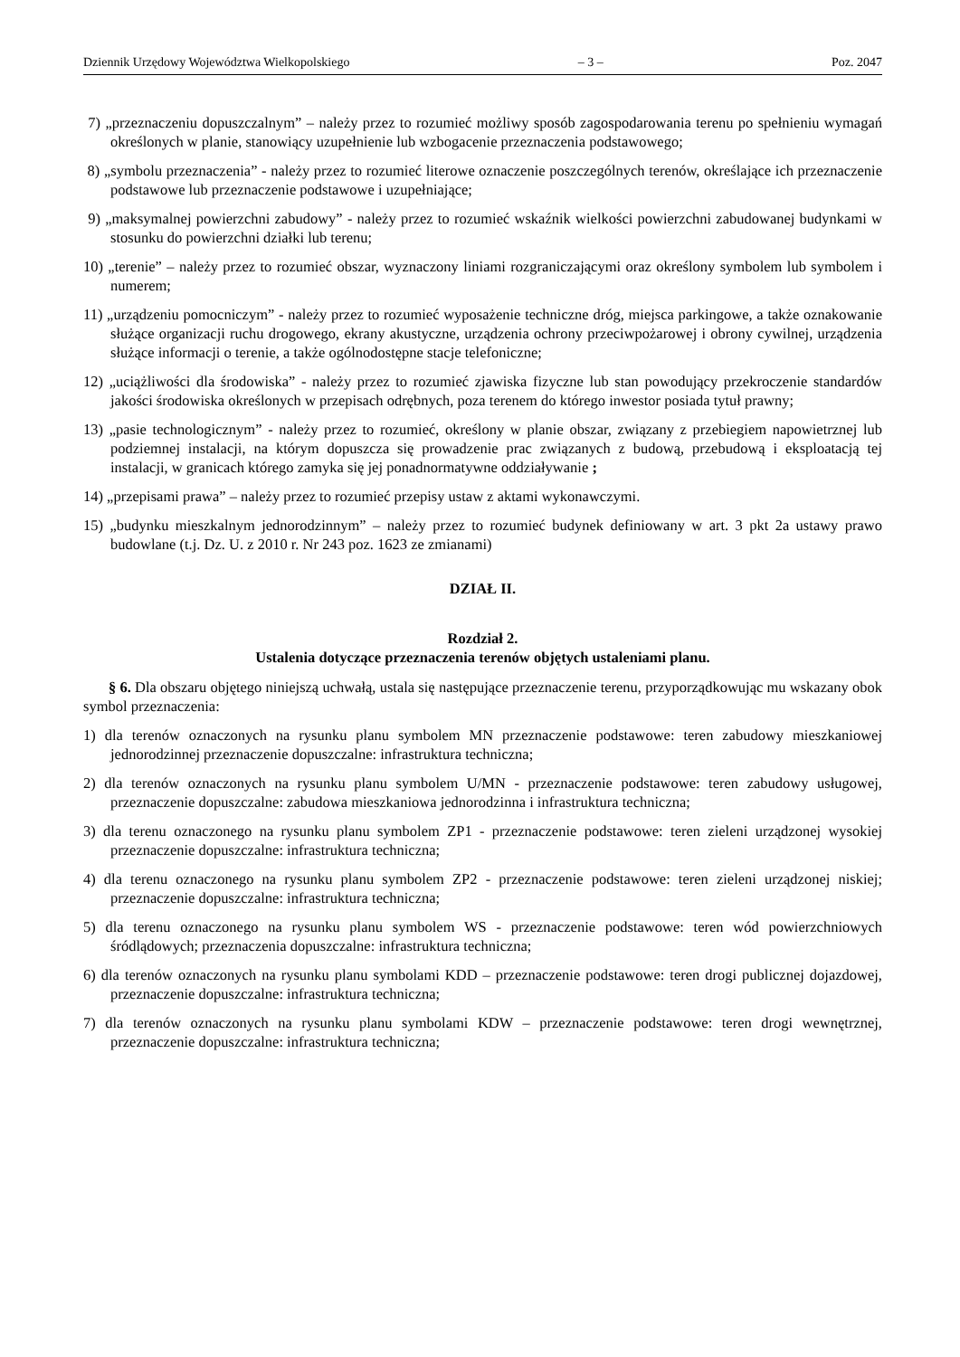Dziennik Urzędowy Województwa Wielkopolskiego – 3 – Poz. 2047
7) „przeznaczeniu dopuszczalnym” – należy przez to rozumieć możliwy sposób zagospodarowania terenu po spełnieniu wymagań określonych w planie, stanowiący uzupełnienie lub wzbogacenie przeznaczenia podstawowego;
8) „symbolu przeznaczenia” - należy przez to rozumieć literowe oznaczenie poszczególnych terenów, określające ich przeznaczenie podstawowe lub przeznaczenie podstawowe i uzupełniające;
9) „maksymalnej powierzchni zabudowy” - należy przez to rozumieć wskaźnik wielkości powierzchni zabudowanej budynkami w stosunku do powierzchni działki lub terenu;
10) „terenie” – należy przez to rozumieć obszar, wyznaczony liniami rozgraniczającymi oraz określony symbolem lub symbolem i numerem;
11) „urządzeniu pomocniczym” - należy przez to rozumieć wyposażenie techniczne dróg, miejsca parkingowe, a także oznakowanie służące organizacji ruchu drogowego, ekrany akustyczne, urządzenia ochrony przeciwpożarowej i obrony cywilnej, urządzenia służące informacji o terenie, a także ogólnodostępne stacje telefoniczne;
12) „uciążliwości dla środowiska” - należy przez to rozumieć zjawiska fizyczne lub stan powodujący przekroczenie standardów jakości środowiska określonych w przepisach odrębnych, poza terenem do którego inwestor posiada tytuł prawny;
13) „pasie technologicznym” - należy przez to rozumieć, określony w planie obszar, związany z przebiegiem napowietrznej lub podziemnej instalacji, na którym dopuszcza się prowadzenie prac związanych z budową, przebudową i eksploatacją tej instalacji, w granicach którego zamyka się jej ponadnormatywne oddziaływanie ;
14) „przepisami prawa” – należy przez to rozumieć przepisy ustaw z aktami wykonawczymi.
15) „budynku mieszkalnym jednorodzinnym” – należy przez to rozumieć budynek definiowany w art. 3 pkt 2a ustawy prawo budowlane (t.j. Dz. U. z 2010 r. Nr 243 poz. 1623 ze zmianami)
DZIAŁ II.
Rozdział 2.
Ustalenia dotyczące przeznaczenia terenów objętych ustaleniami planu.
§ 6. Dla obszaru objętego niniejszą uchwałą, ustala się następujące przeznaczenie terenu, przyporządkowując mu wskazany obok symbol przeznaczenia:
1) dla terenów oznaczonych na rysunku planu symbolem MN przeznaczenie podstawowe: teren zabudowy mieszkaniowej jednorodzinnej przeznaczenie dopuszczalne: infrastruktura techniczna;
2) dla terenów oznaczonych na rysunku planu symbolem U/MN - przeznaczenie podstawowe: teren zabudowy usługowej, przeznaczenie dopuszczalne: zabudowa mieszkaniowa jednorodzinna i infrastruktura techniczna;
3) dla terenu oznaczonego na rysunku planu symbolem ZP1 - przeznaczenie podstawowe: teren zieleni urządzonej wysokiej przeznaczenie dopuszczalne: infrastruktura techniczna;
4) dla terenu oznaczonego na rysunku planu symbolem ZP2 - przeznaczenie podstawowe: teren zieleni urządzonej niskiej; przeznaczenie dopuszczalne: infrastruktura techniczna;
5) dla terenu oznaczonego na rysunku planu symbolem WS - przeznaczenie podstawowe: teren wód powierzchniowych śródlądowych; przeznaczenia dopuszczalne: infrastruktura techniczna;
6) dla terenów oznaczonych na rysunku planu symbolami KDD – przeznaczenie podstawowe: teren drogi publicznej dojazdowej, przeznaczenie dopuszczalne: infrastruktura techniczna;
7) dla terenów oznaczonych na rysunku planu symbolami KDW – przeznaczenie podstawowe: teren drogi wewnętrznej, przeznaczenie dopuszczalne: infrastruktura techniczna;